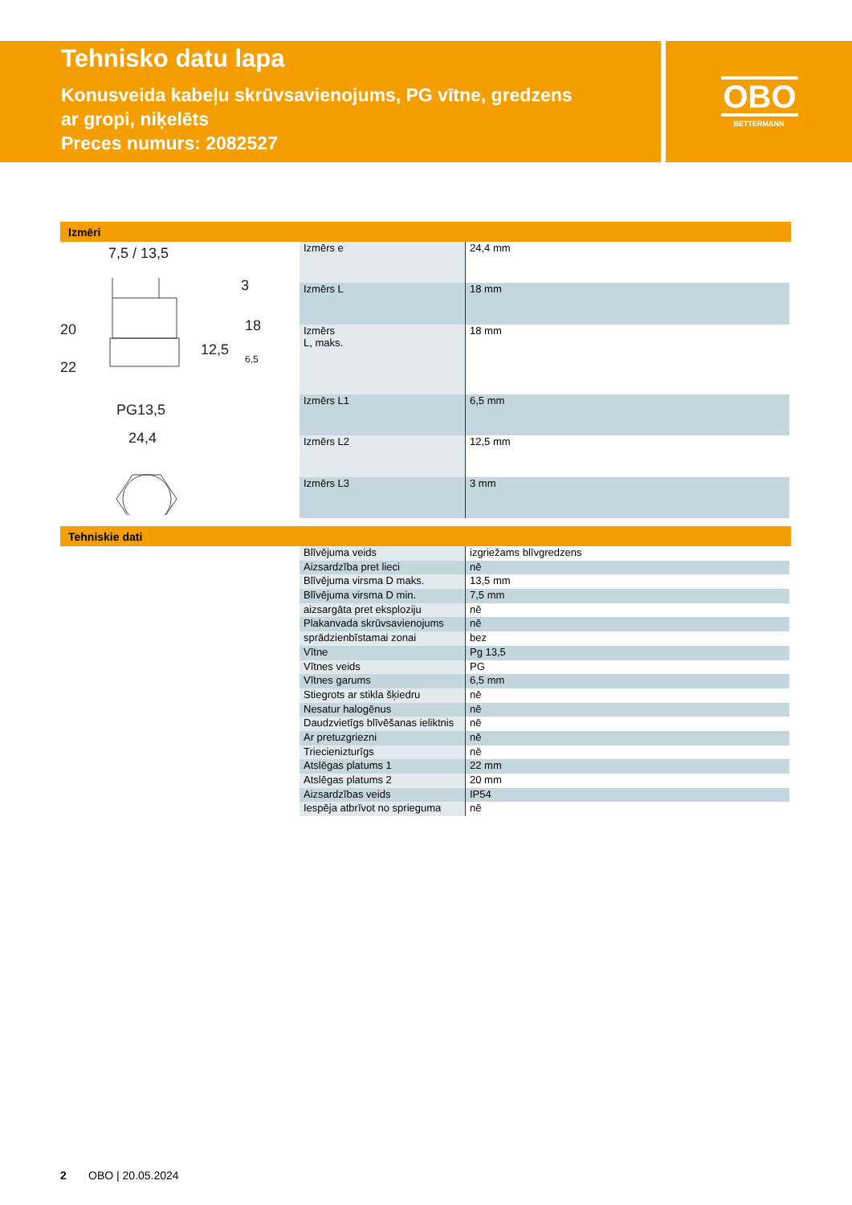Tehnisko datu lapa
Konusveida kabeļu skrūvsavienojums, PG vītne, gredzens
ar gropi, niķelēts
Preces numurs: 2082527
OBO
BETTERMANN
Izmēri
7,5 / 13,5
20
22
PG13,5
24,4
12,5
18
3
6,5
| Izmērs e | 24,4 mm |
| Izmērs L | 18 mm |
| Izmērs L, maks. | 18 mm |
| Izmērs L1 | 6,5 mm |
| Izmērs L2 | 12,5 mm |
| Izmērs L3 | 3 mm |
Tehniskie dati
| Blīvējuma veids | izgriežams blīvgredzens |
| Aizsardzība pret lieci | nē |
| Blīvējuma virsma D maks. | 13,5 mm |
| Blīvējuma virsma D min. | 7,5 mm |
| aizsargāta pret eksploziju | nē |
| Plakanvada skrūvsavienojums | nē |
| sprādzienbīstamai zonai | bez |
| Vītne | Pg 13,5 |
| Vītnes veids | PG |
| Vītnes garums | 6,5 mm |
| Stiegrots ar stikla šķiedru | nē |
| Nesatur halogēnus | nē |
| Daudzvietīgs blīvēšanas ieliktnis | nē |
| Ar pretuzgriezni | nē |
| Triecienizturīgs | nē |
| Atslēgas platums 1 | 22 mm |
| Atslēgas platums 2 | 20 mm |
| Aizsardzības veids | IP54 |
| Iespēja atbrīvot no sprieguma | nē |
2 OBO | 20.05.2024